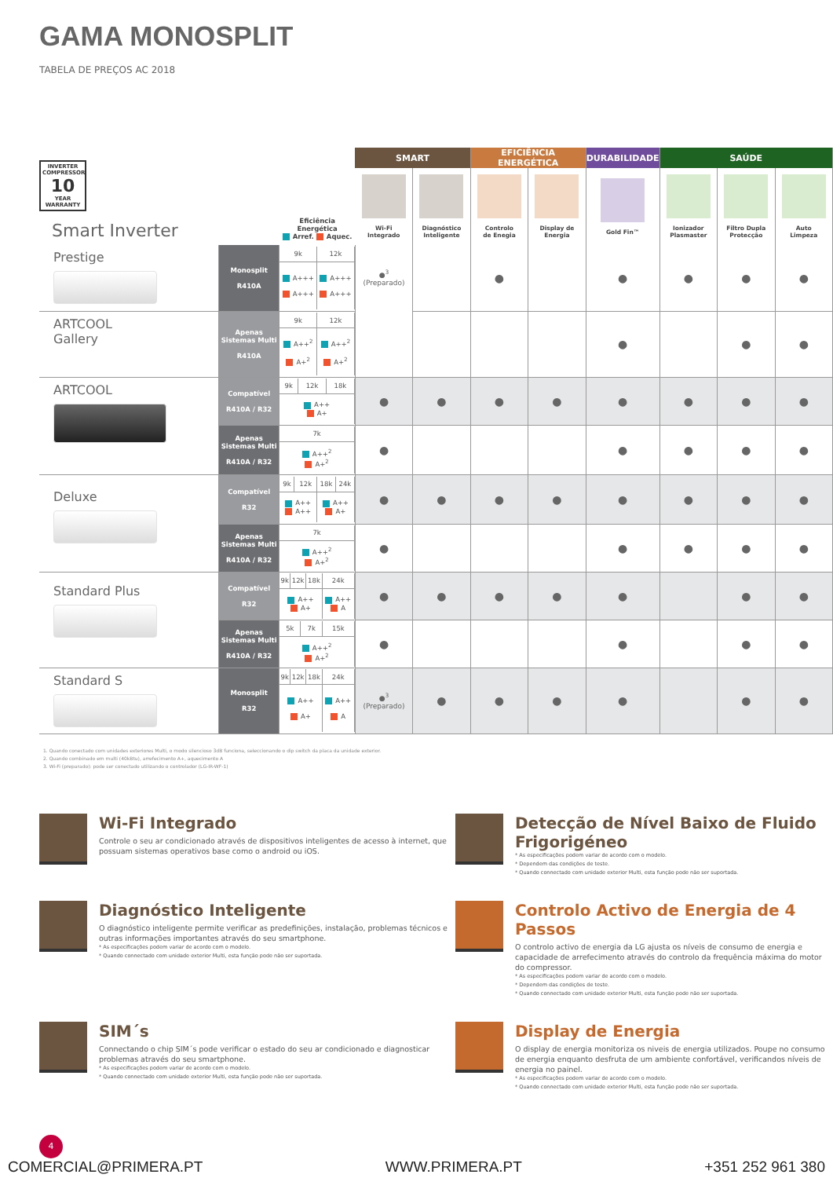GAMA MONOSPLIT
TABELA DE PREÇOS AC 2018
| INVERTER COMPRESSOR 10 YEAR WARRANTY Smart Inverter | | Eficiência Energética Arref. Aquec. | SMART | | EFICIÊNCIA ENERGÉTICA | | DURABILIDADE | SAÚDE | | |
| --- | --- | --- | --- | --- | --- | --- | --- | --- | --- | --- |
| | | | Wi-Fi Integrado | Diagnóstico Inteligente | Controlo de Enegia | Display de Energia | Gold Fin™ | Ionizador Plasmaster | Filtro Dupla Protecção | Auto Limpeza |
| Prestige | Monosplit R410A | / 9k / 12k / / A+++ A+++ / A+++ A+++ / | ●<sup>3</sup> (Preparado) | | ● | | ● | ● | ● | ● |
| ARTCOOL Gallery | Apenas Sistemas Multi R410A | / 9k / 12k / / A++<sup>2</sup> A+<sup>2</sup> / A++<sup>2</sup> A+<sup>2</sup> / | | | | | ● | | ● | ● |
| ARTCOOL | Compatível R410A / R32 | / 9k / 12k / 18k / / A++ A+ / / / | ● | ● | ● | ● | ● | ● | ● | ● |
| | Apenas Sistemas Multi R410A / R32 | / 7k / / A++<sup>2</sup> A+<sup>2</sup> / | ● | | | | ● | ● | ● | ● |
| Deluxe | Compatível R32 | / 9k / 12k / 18k / 24k / / A++ A++ / / A++ A+ / / | ● | ● | ● | ● | ● | ● | ● | ● |
| | Apenas Sistemas Multi R410A / R32 | / 7k / / A++<sup>2</sup> A+<sup>2</sup> / | ● | | | | ● | ● | ● | ● |
| Standard Plus | Compatível R32 | / 9k / 12k / 18k / 24k / / A++ A+ / / / A++ A / | ● | ● | ● | ● | ● | | ● | ● |
| | Apenas Sistemas Multi R410A / R32 | / 5k / 7k / 15k / / A++<sup>2</sup> A+<sup>2</sup> / / / | ● | | | | ● | | ● | ● |
| Standard S | Monosplit R32 | / 9k / 12k / 18k / 24k / / A++ A+ / / / A++ A / | ●<sup>3</sup> (Preparado) | ● | ● | ● | ● | | ● | ● |
1. Quando conectado com unidades exteriores Multi, o modo silencioso 3dB funciona, seleccionando o dip switch da placa da unidade exterior.
2. Quando combinado em multi (40kBtu), arrefecimento A+, aquecimento A
3. Wi-Fi (preparado): pode ser conectado utilizando o controlador (LG-IR-WF-1)
Wi-Fi Integrado
Controle o seu ar condicionado através de dispositivos inteligentes de acesso à internet, que possuam sistemas operativos base como o android ou iOS.
Detecção de Nível Baixo de Fluido Frigorigéneo
* As especificações podem variar de acordo com o modelo.
* Dependem das condições de teste.
* Quando connectado com unidade exterior Multi, esta função pode não ser suportada.
Diagnóstico Inteligente
O diagnóstico inteligente permite verificar as predefinições, instalação, problemas técnicos e outras informações importantes através do seu smartphone.
* As especificações podem variar de acordo com o modelo.
* Quando connectado com unidade exterior Multi, esta função pode não ser suportada.
Controlo Activo de Energia de 4 Passos
O controlo activo de energia da LG ajusta os níveis de consumo de energia e capacidade de arrefecimento através do controlo da frequência máxima do motor do compressor.
* As especificações podem variar de acordo com o modelo.
* Dependem das condições de teste.
* Quando connectado com unidade exterior Multi, esta função pode não ser suportada.
SIM´s
Connectando o chip SIM´s pode verificar o estado do seu ar condicionado e diagnosticar problemas através do seu smartphone.
* As especificações podem variar de acordo com o modelo.
* Quando connectado com unidade exterior Multi, esta função pode não ser suportada.
Display de Energia
O display de energia monitoriza os niveis de energia utilizados. Poupe no consumo de energia enquanto desfruta de um ambiente confortável, verificandos níveis de energia no painel.
* As especificações podem variar de acordo com o modelo.
* Quando connectado com unidade exterior Multi, esta função pode não ser suportada.
4
COMERCIAL@PRIMERA.PT WWW.PRIMERA.PT +351 252 961 380